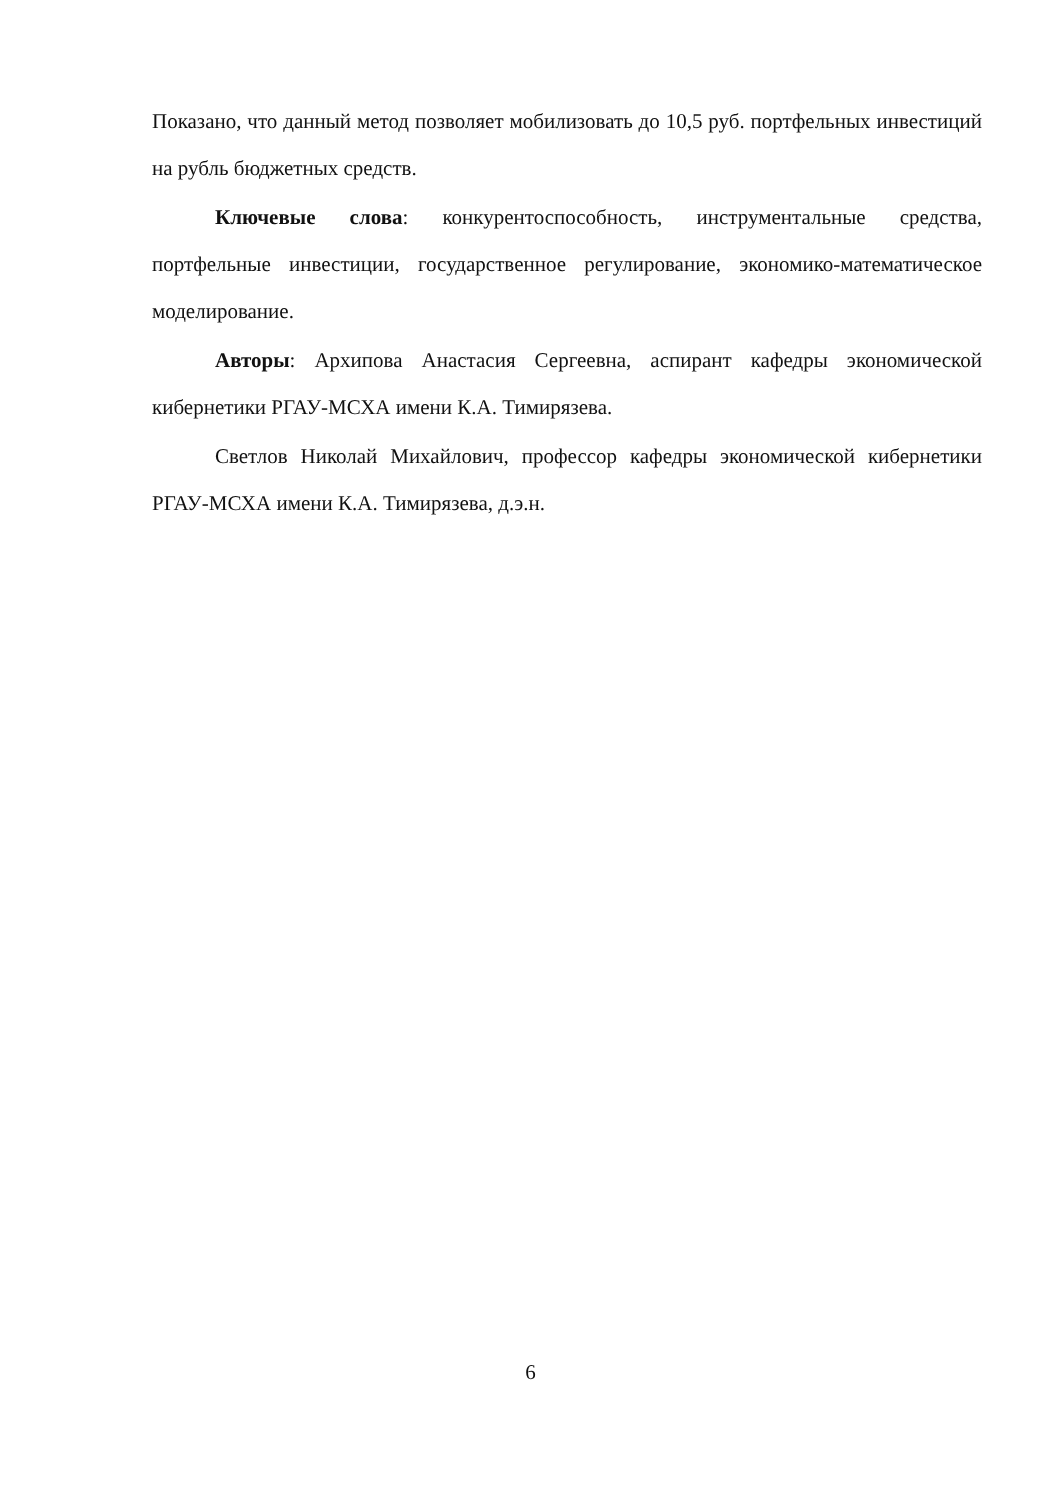Показано, что данный метод позволяет мобилизовать до 10,5 руб. портфельных инвестиций на рубль бюджетных средств.
Ключевые слова: конкурентоспособность, инструментальные средства, портфельные инвестиции, государственное регулирование, экономико-математическое моделирование.
Авторы: Архипова Анастасия Сергеевна, аспирант кафедры экономической кибернетики РГАУ-МСХА имени К.А. Тимирязева.
Светлов Николай Михайлович, профессор кафедры экономической кибернетики РГАУ-МСХА имени К.А. Тимирязева, д.э.н.
6